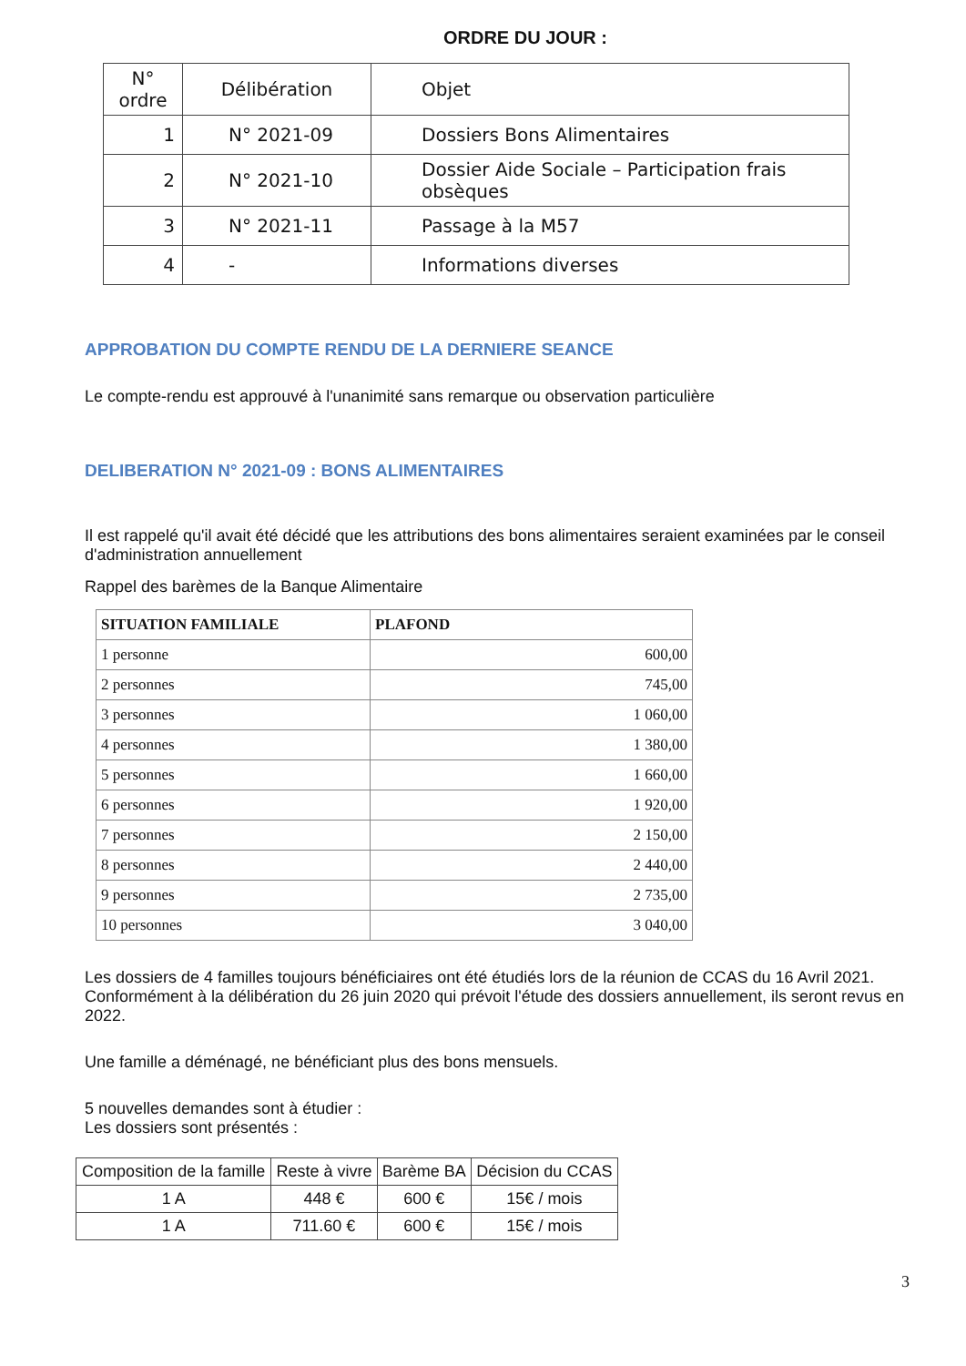ORDRE DU JOUR :
| N° ordre | Délibération | Objet |
| --- | --- | --- |
| 1 | N° 2021-09 | Dossiers Bons Alimentaires |
| 2 | N° 2021-10 | Dossier Aide Sociale – Participation frais obsèques |
| 3 | N° 2021-11 | Passage à la M57 |
| 4 | - | Informations diverses |
APPROBATION DU COMPTE RENDU DE LA DERNIERE SEANCE
Le compte-rendu est approuvé à l'unanimité sans remarque ou observation particulière
DELIBERATION N° 2021-09 : BONS ALIMENTAIRES
Il est rappelé qu'il avait été décidé que les attributions des bons alimentaires seraient examinées par le conseil d'administration annuellement
Rappel des barèmes de la Banque Alimentaire
| SITUATION FAMILIALE | PLAFOND |
| --- | --- |
| 1 personne | 600,00 |
| 2 personnes | 745,00 |
| 3 personnes | 1 060,00 |
| 4 personnes | 1 380,00 |
| 5 personnes | 1 660,00 |
| 6 personnes | 1 920,00 |
| 7 personnes | 2 150,00 |
| 8 personnes | 2 440,00 |
| 9 personnes | 2 735,00 |
| 10 personnes | 3 040,00 |
Les dossiers de 4 familles toujours bénéficiaires ont été étudiés lors de la réunion de CCAS du 16 Avril 2021. Conformément à la délibération du 26 juin 2020 qui prévoit l'étude des dossiers annuellement, ils seront revus en 2022.
Une famille a déménagé, ne bénéficiant plus des bons mensuels.
5 nouvelles demandes sont à étudier :
Les dossiers sont présentés :
| Composition de la famille | Reste à vivre | Barème BA | Décision du CCAS |
| --- | --- | --- | --- |
| 1 A | 448 € | 600 € | 15€ / mois |
| 1 A | 711.60 € | 600 € | 15€ / mois |
3